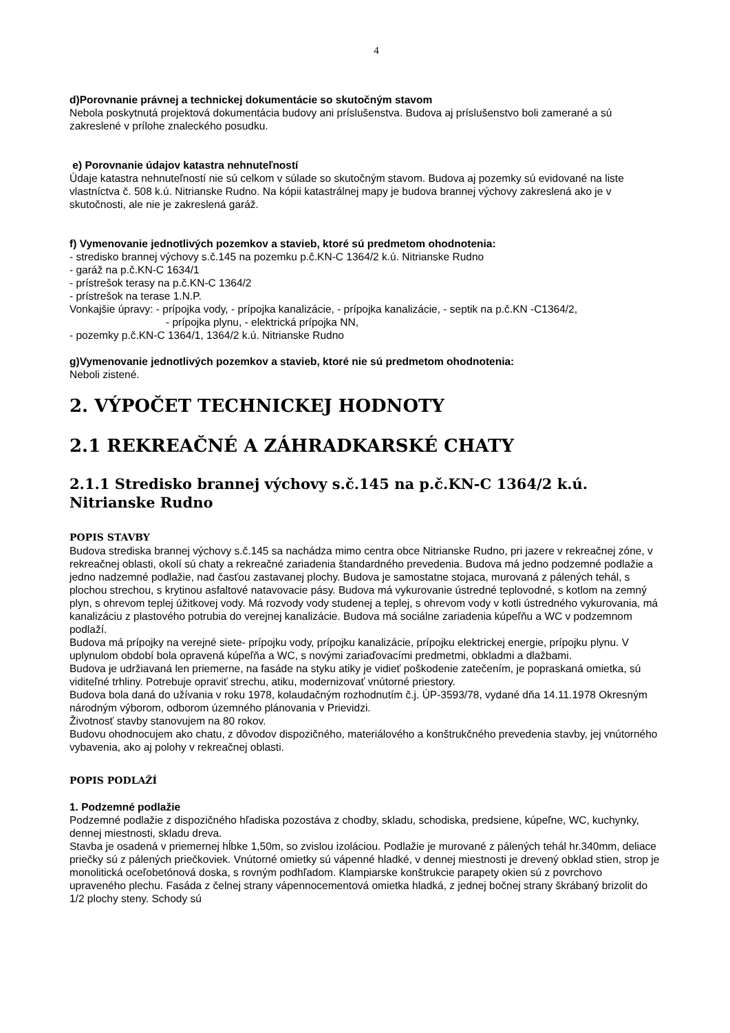4
d)Porovnanie právnej a technickej dokumentácie so skutočným stavom
Nebola poskytnutá projektová dokumentácia budovy ani príslušenstva. Budova aj príslušenstvo boli zamerané a sú zakreslené v prílohe znaleckého posudku.
e) Porovnanie údajov katastra nehnuteľností
Údaje katastra nehnuteľností nie sú celkom v súlade so skutočným stavom. Budova aj pozemky sú evidované na liste vlastníctva č. 508 k.ú. Nitrianske Rudno. Na kópii katastrálnej mapy je budova brannej výchovy zakreslená ako je v skutočnosti, ale nie je zakreslená garáž.
f) Vymenovanie jednotlivých pozemkov a stavieb, ktoré sú predmetom ohodnotenia:
- stredisko brannej výchovy s.č.145 na pozemku p.č.KN-C 1364/2 k.ú. Nitrianske Rudno
- garáž na p.č.KN-C 1634/1
- prístrešok terasy na p.č.KN-C 1364/2
- prístrešok na terase 1.N.P.
Vonkajšie úpravy: - prípojka vody, - prípojka kanalizácie, - prípojka kanalizácie, - septik na p.č.KN -C1364/2,
- prípojka plynu, - elektrická prípojka NN,
- pozemky p.č.KN-C 1364/1, 1364/2 k.ú. Nitrianske Rudno
g)Vymenovanie jednotlivých pozemkov a stavieb, ktoré nie sú predmetom ohodnotenia:
Neboli zistené.
2. VÝPOČET TECHNICKEJ HODNOTY
2.1 REKREAČNÉ A ZÁHRADKARSKÉ CHATY
2.1.1 Stredisko brannej výchovy s.č.145 na p.č.KN-C 1364/2 k.ú. Nitrianske Rudno
POPIS STAVBY
Budova strediska brannej výchovy s.č.145 sa nachádza mimo centra obce Nitrianske Rudno, pri jazere v rekreačnej zóne, v rekreačnej oblasti, okolí sú chaty a rekreačné zariadenia štandardného prevedenia. Budova má jedno podzemné podlažie a jedno nadzemné podlažie, nad časťou zastavanej plochy. Budova je samostatne stojaca, murovaná z pálených tehál, s plochou strechou, s krytinou asfaltové natavovacie pásy. Budova má vykurovanie ústredné teplovodné, s kotlom na zemný plyn, s ohrevom teplej úžitkovej vody. Má rozvody vody studenej a teplej, s ohrevom vody v kotli ústredného vykurovania, má kanalizáciu z plastového potrubia do verejnej kanalizácie. Budova má sociálne zariadenia kúpeľňu a WC v podzemnom podlaží.
Budova má prípojky na verejné siete- prípojku vody, prípojku kanalizácie, prípojku elektrickej energie, prípojku plynu. V uplynulom období bola opravená kúpeľňa a WC, s novými zariaďovacími predmetmi, obkladmi a dlažbami.
Budova je udržiavaná len priemerne, na fasáde na styku atiky je vidieť poškodenie zatečením, je popraskaná omietka, sú viditeľné trhliny. Potrebuje opraviť strechu, atiku, modernizovať vnútorné priestory.
Budova bola daná do užívania v roku 1978, kolaudačným rozhodnutím č.j. ÚP-3593/78, vydané dňa 14.11.1978 Okresným národným výborom, odborom územného plánovania v Prievidzi.
Životnosť stavby stanovujem na 80 rokov.
Budovu ohodnocujem ako chatu, z dôvodov dispozičného, materiálového a konštrukčného prevedenia stavby, jej vnútorného vybavenia, ako aj polohy v rekreačnej oblasti.
POPIS PODLAŽÍ
1. Podzemné podlažie
Podzemné podlažie z dispozičného hľadiska pozostáva z chodby, skladu, schodiska, predsiene, kúpeľne, WC, kuchynky, dennej miestnosti, skladu dreva.
Stavba je osadená v priemernej hĺbke 1,50m, so zvislou izoláciou. Podlažie je murované z pálených tehál hr.340mm, deliace priečky sú z pálených priečkoviek. Vnútorné omietky sú vápenné hladké, v dennej miestnosti je drevený obklad stien, strop je monolitická oceľobetónová doska, s rovným podhľadom. Klampiarske konštrukcie parapety okien sú z povrchovo upraveného plechu. Fasáda z čelnej strany vápennocementová omietka hladká, z jednej bočnej strany škrábaný brizolit do 1/2 plochy steny. Schody sú